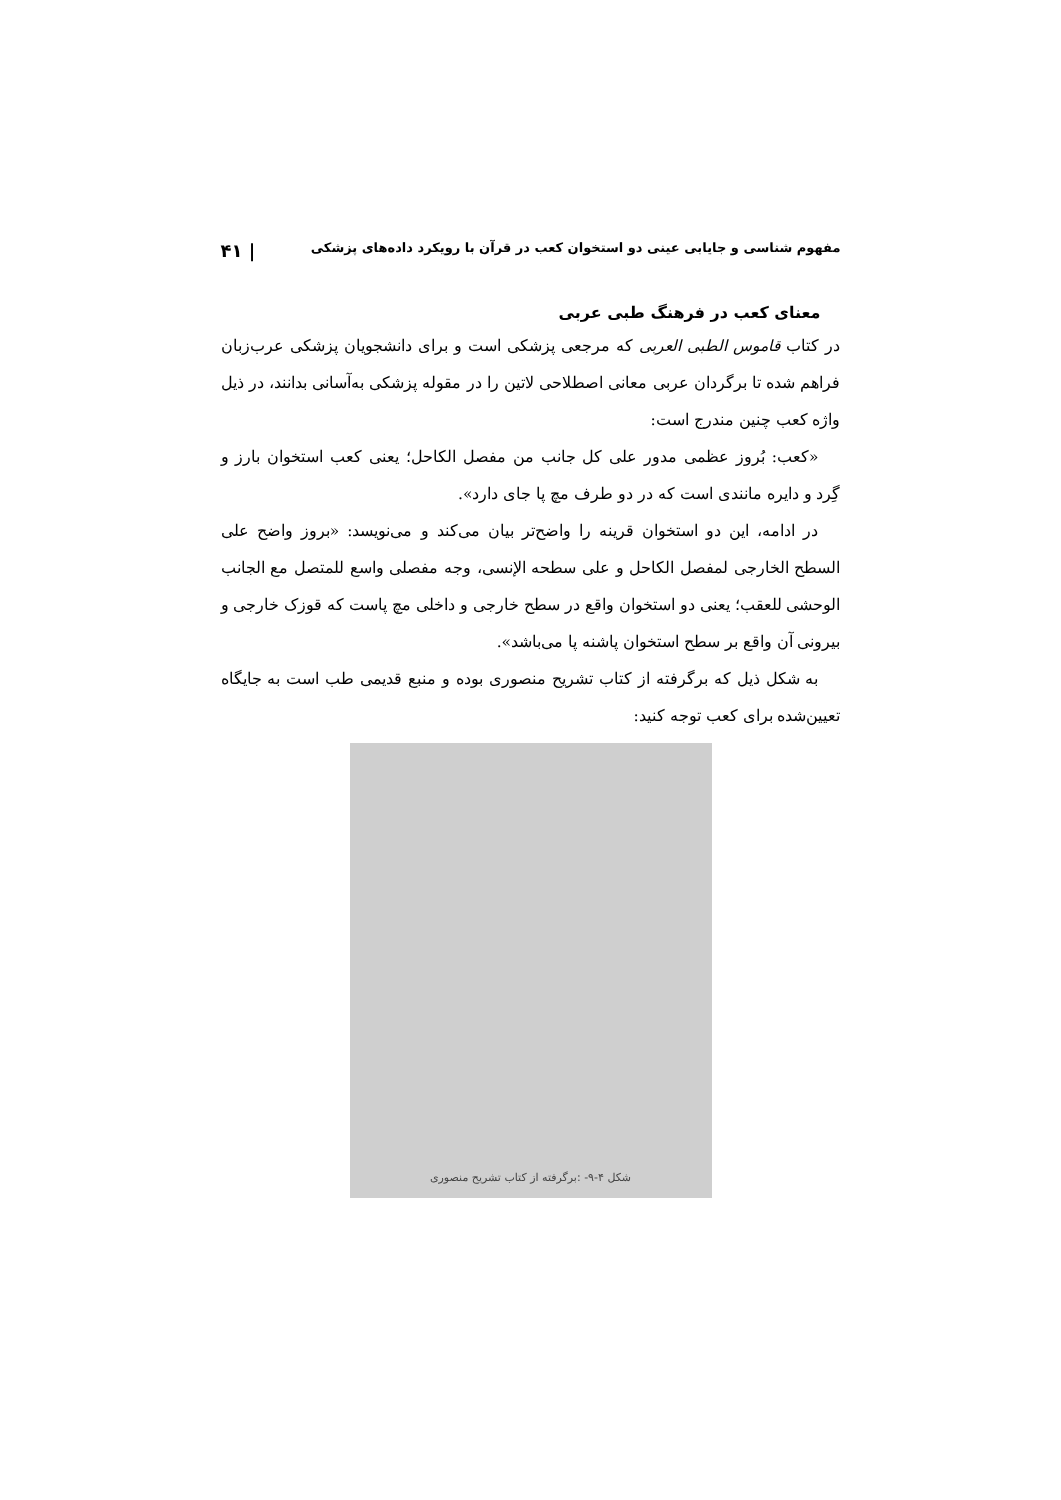مفهوم شناسی و جایابی عینی دو استخوان کعب در قرآن با رویکرد داده‌های پزشکی | ۴۱
معنای کعب در فرهنگ طبی عربی
در کتاب قاموس الطبی العربی که مرجعی پزشکی است و برای دانشجویان پزشکی عرب‌زبان فراهم شده تا برگردان عربی معانی اصطلاحی لاتین را در مقوله پزشکی به‌آسانی بدانند، در ذیل واژه کعب چنین مندرج است:
«کعب: بُروز عظمی مدور علی کل جانب من مفصل الکاحل؛ یعنی کعب استخوان بارز و گِرد و دایره مانندی است که در دو طرف مچ پا جای دارد».
در ادامه، این دو استخوان قرینه را واضح‌تر بیان می‌کند و می‌نویسد: «بروز واضح علی السطح الخارجی لمفصل الکاحل و علی سطحه الإنسی، وجه مفصلی واسع للمتصل مع الجانب الوحشی للعقب؛ یعنی دو استخوان واقع در سطح خارجی و داخلی مچ پاست که قوزک خارجی و بیرونی آن واقع بر سطح استخوان پاشنه پا می‌باشد».
به شکل ذیل که برگرفته از کتاب تشریح منصوری بوده و منبع قدیمی طب است به جایگاه تعیین‌شده برای کعب توجه کنید:
شکل ۴-۹- :برگرفته از کتاب تشریح منصوری